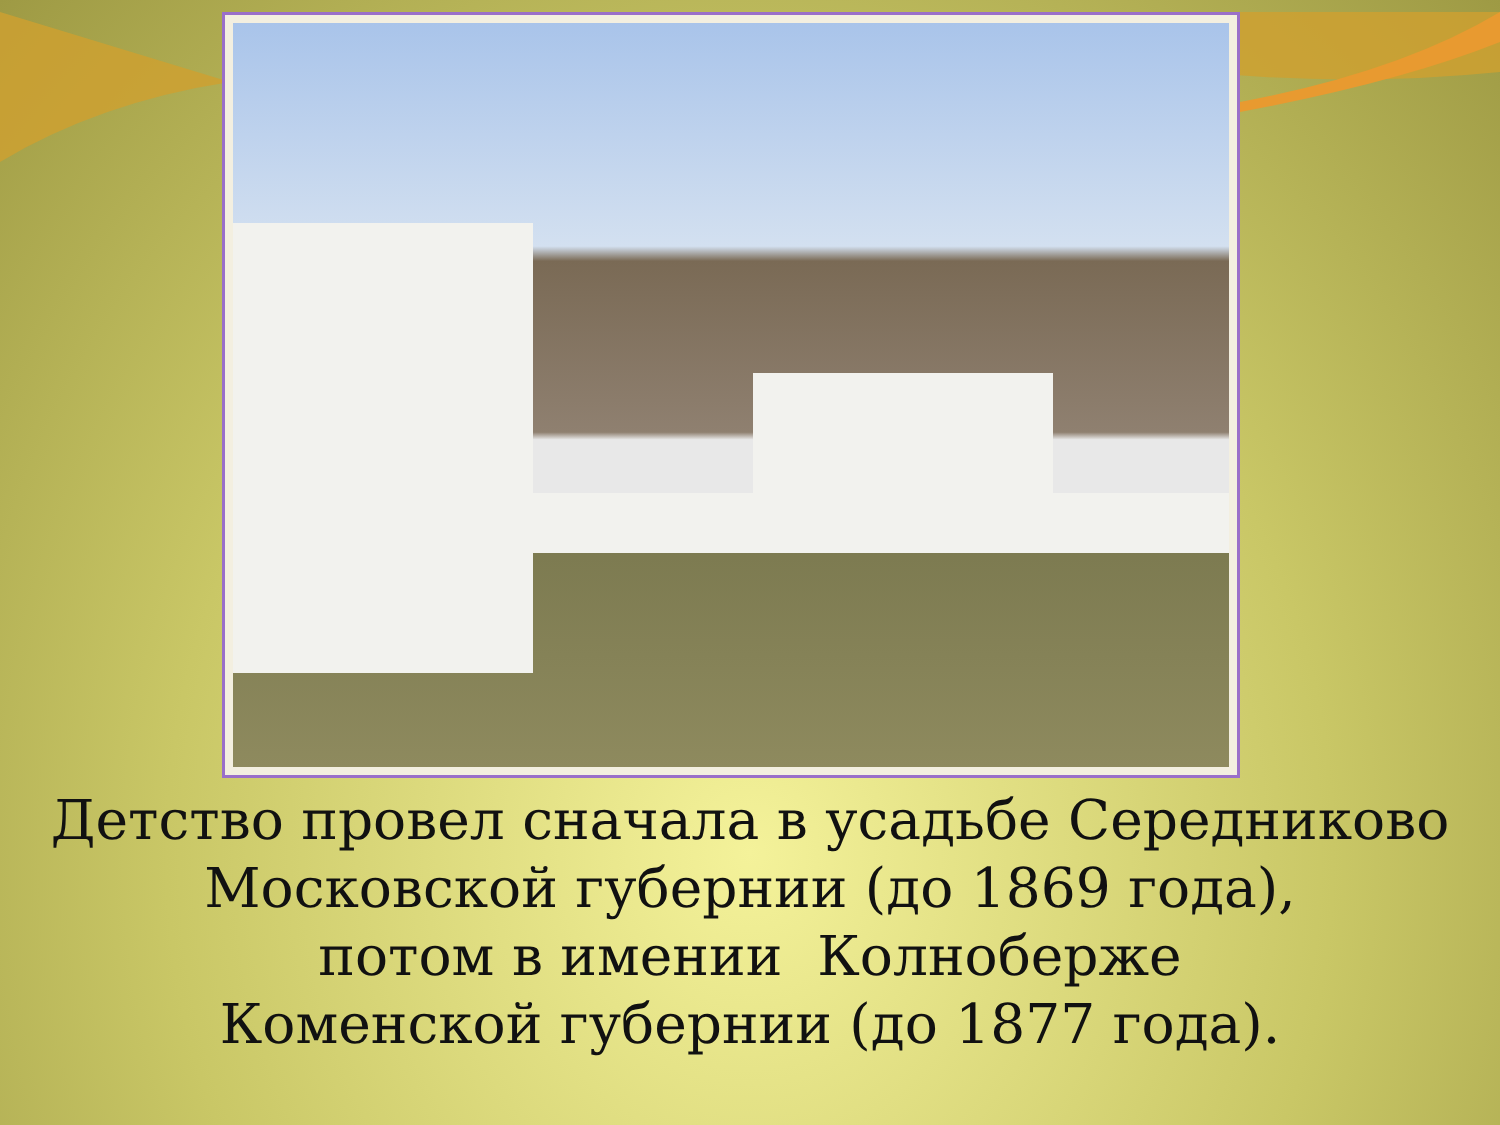Детство провел сначала в усадьбе Середниково
Московской губернии (до 1869 года),
потом в имении Колноберже
Коменской губернии (до 1877 года).